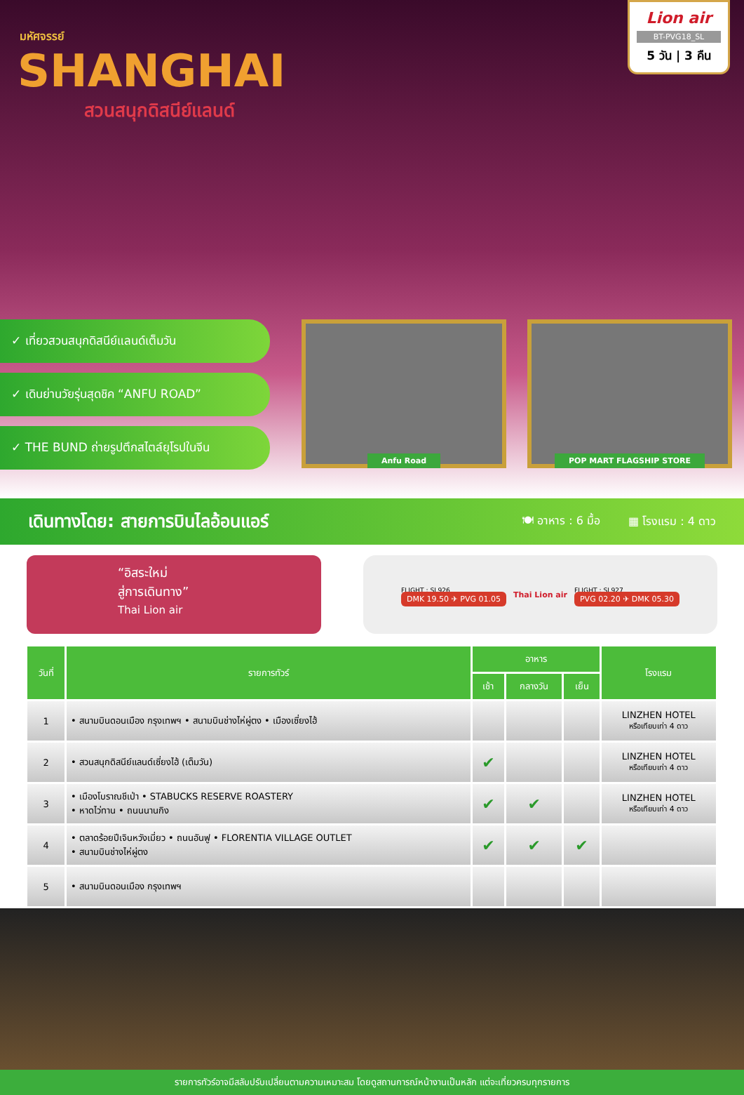Lion air
BT-PVG18_SL
5 วัน | 3 คืน
มหัศจรรย์
SHANGHAI
สวนสนุกดิสนีย์แลนด์
✓ เที่ยวสวนสนุกดิสนีย์แลนด์เต็มวัน
✓ เดินย่านวัยรุ่นสุดชิค “ANFU ROAD”
✓ THE BUND ถ่ายรูปตึกสไตล์ยุโรปในจีน
Anfu Road POP MART FLAGSHIP STORE
เดินทางโดย: สายการบินไลอ้อนแอร์ 🍽 อาหาร : 6 มื้อ ▦ โรงแรม : 4 ดาว
“อิสระใหม่
สู่การเดินทาง”
Thai Lion air
FLIGHT : SL926
DMK 19.50 ✈ PVG 01.05
Thai Lion air
FLIGHT : SL927
PVG 02.20 ✈ DMK 05.30
| วันที่ | รายการทัวร์ | อาหาร | | | โรงแรม |
| --- | --- | --- | --- | --- | --- |
| | | เช้า | กลางวัน | เย็น | |
| 1 | • สนามบินดอนเมือง กรุงเทพฯ • สนามบินช่างไห่ผู่ตง • เมืองเซี่ยงไฮ้ | | | | LINZHEN HOTEL หรือเทียบเท่า 4 ดาว |
| 2 | • สวนสนุกดิสนีย์แลนด์เซี่ยงไฮ้ (เต็มวัน) | ✔ | | | LINZHEN HOTEL หรือเทียบเท่า 4 ดาว |
| 3 | • เมืองโบราณชีเป่า • STABUCKS RESERVE ROASTERY • หาดไว่ทาน • ถนนนานกิง | ✔ | ✔ | | LINZHEN HOTEL หรือเทียบเท่า 4 ดาว |
| 4 | • ตลาดร้อยปีเจินหวังเมี่ยว • ถนนอันฟู • FLORENTIA VILLAGE OUTLET • สนามบินช่างไห่ผู่ตง | ✔ | ✔ | ✔ | |
| 5 | • สนามบินดอนเมือง กรุงเทพฯ | | | | |
รายการทัวร์อาจมีสลับปรับเปลี่ยนตามความเหมาะสม โดยดูสถานการณ์หน้างานเป็นหลัก แต่จะเที่ยวครบทุกรายการ